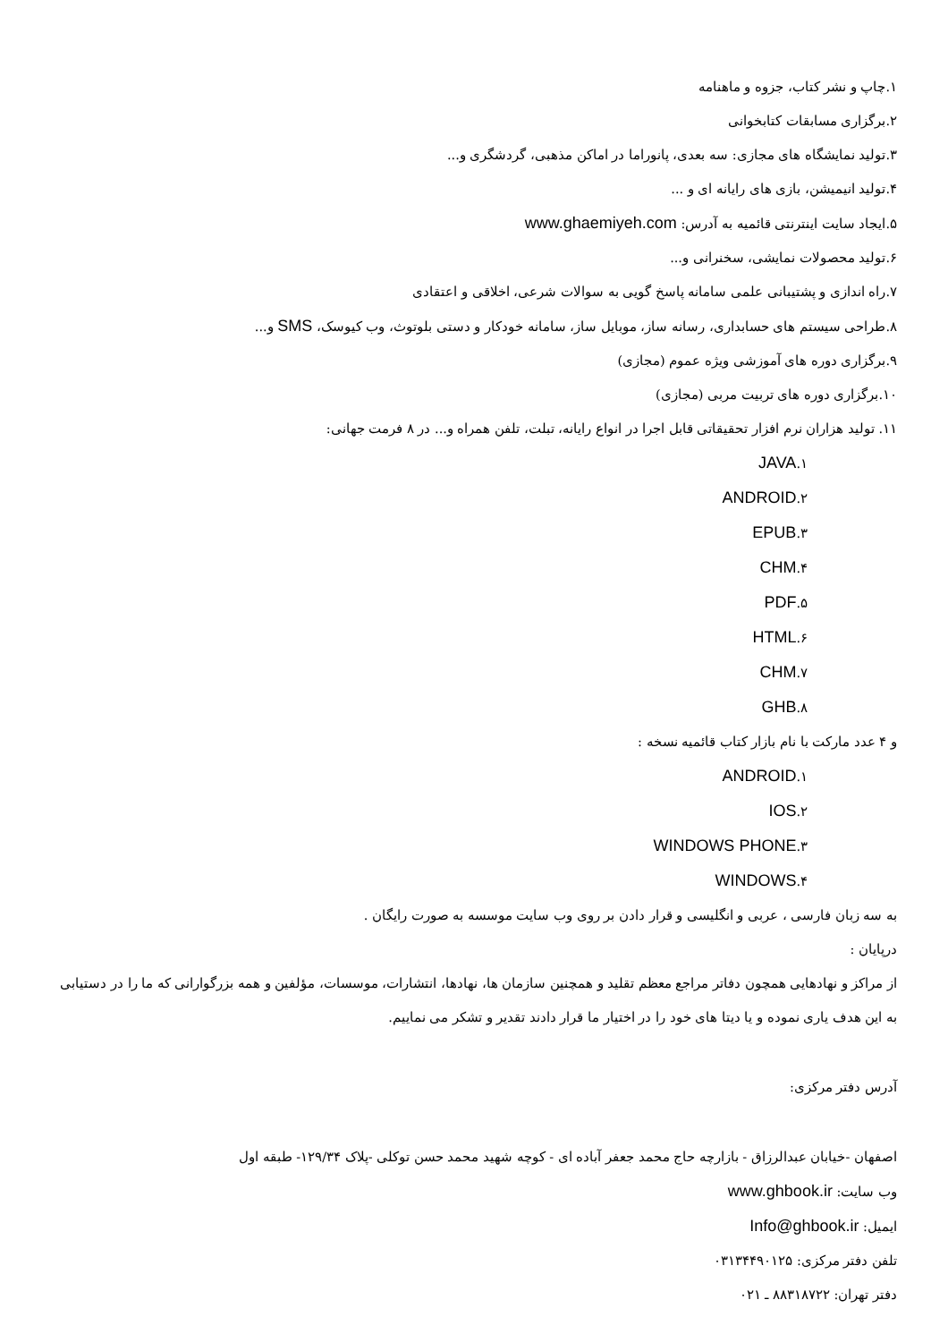۱.چاپ و نشر کتاب، جزوه و ماهنامه
۲.برگزاری مسابقات کتابخوانی
۳.تولید نمایشگاه های مجازی: سه بعدی، پانوراما در اماکن مذهبی، گردشگری و...
۴.تولید انیمیشن، بازی های رایانه ای و ...
۵.ایجاد سایت اینترنتی قائمیه به آدرس: www.ghaemiyeh.com
۶.تولید محصولات نمایشی، سخنرانی و...
۷.راه اندازی و پشتیبانی علمی سامانه پاسخ گویی به سوالات شرعی، اخلاقی و اعتقادی
۸.طراحی سیستم های حسابداری، رسانه ساز، موبایل ساز، سامانه خودکار و دستی بلوتوث، وب کیوسک، SMS و...
۹.برگزاری دوره های آموزشی ویژه عموم (مجازی)
۱۰.برگزاری دوره های تربیت مربی (مجازی)
۱۱. تولید هزاران نرم افزار تحقیقاتی قابل اجرا در انواع رایانه، تبلت، تلفن همراه و... در ۸ فرمت جهانی:
۱.JAVA
۲.ANDROID
۳.EPUB
۴.CHM
۵.PDF
۶.HTML
۷.CHM
۸.GHB
و ۴ عدد مارکت با نام بازار کتاب قائمیه نسخه :
۱.ANDROID
۲.IOS
۳.WINDOWS PHONE
۴.WINDOWS
به سه زبان فارسی ، عربی و انگلیسی و قرار دادن بر روی وب سایت موسسه به صورت رایگان .
درپایان :
از مراکز و نهادهایی همچون دفاتر مراجع معظم تقلید و همچنین سازمان ها، نهادها، انتشارات، موسسات، مؤلفین و همه بزرگوارانی که ما را در دستیابی به این هدف یاری نموده و یا دیتا های خود را در اختیار ما قرار دادند تقدیر و تشکر می نماییم.
آدرس دفتر مرکزی:
اصفهان -خیابان عبدالرزاق - بازارچه حاج محمد جعفر آباده ای - کوچه شهید محمد حسن توکلی -پلاک ۱۲۹/۳۴- طبقه اول
وب سایت: www.ghbook.ir
ایمیل: Info@ghbook.ir
تلفن دفتر مرکزی: ۰۳۱۳۴۴۹۰۱۲۵
دفتر تهران: ۸۸۳۱۸۷۲۲ ـ ۰۲۱